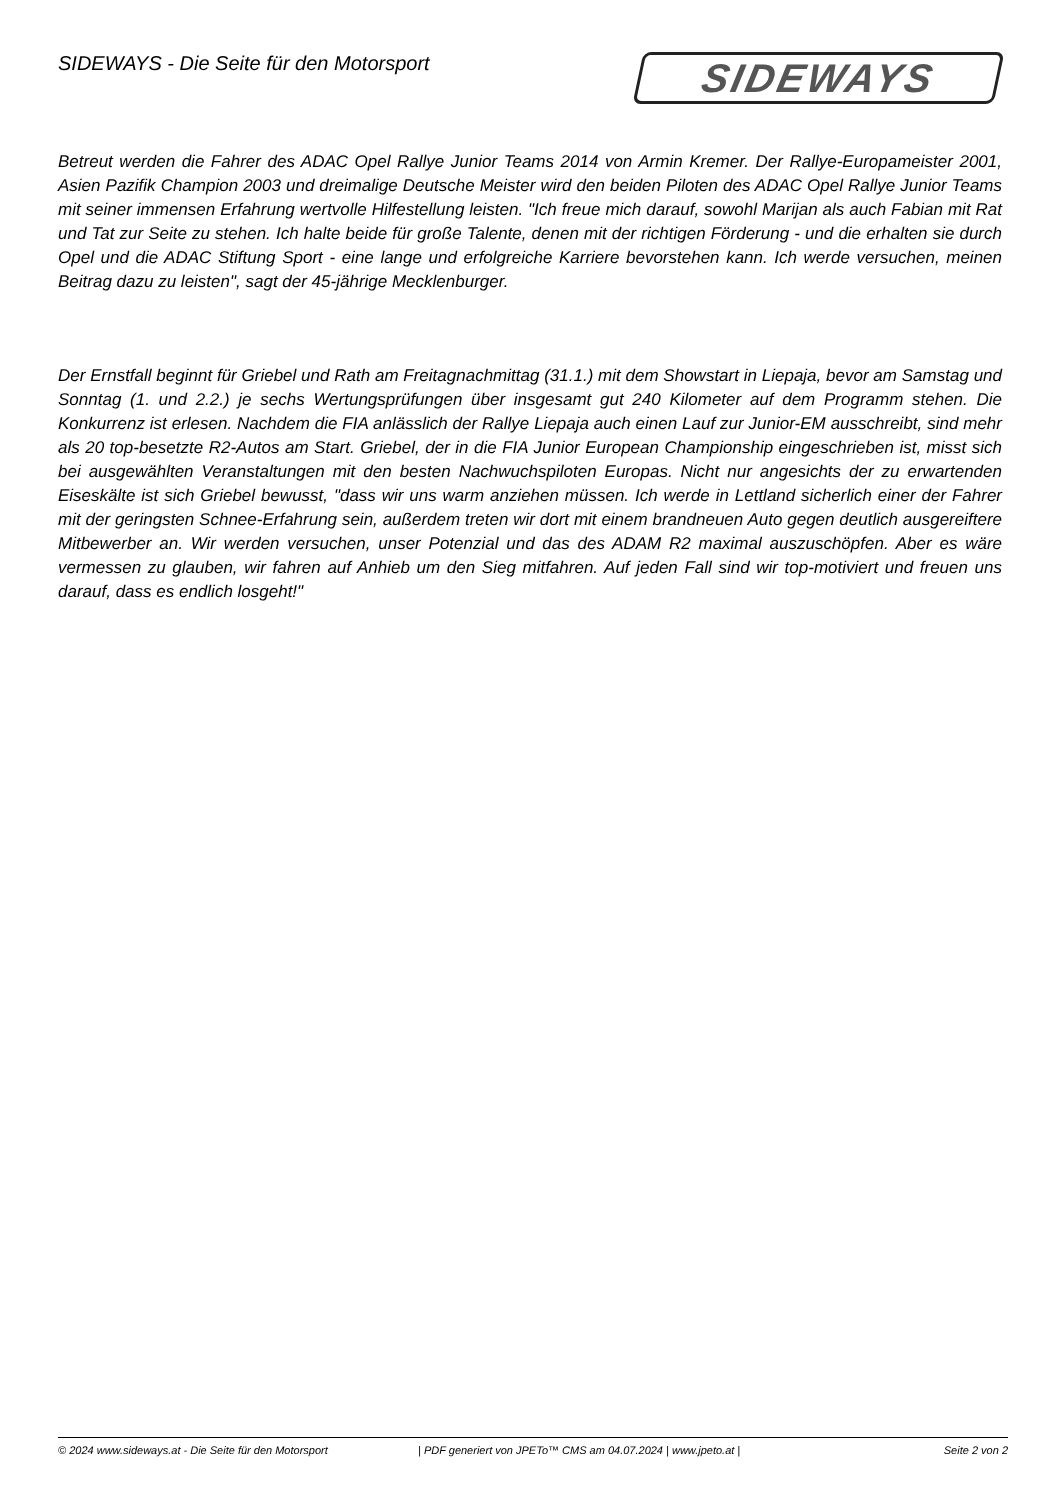SIDEWAYS - Die Seite für den Motorsport
SIDEWAYS
Betreut werden die Fahrer des ADAC Opel Rallye Junior Teams 2014 von Armin Kremer. Der Rallye-Europameister 2001, Asien Pazifik Champion 2003 und dreimalige Deutsche Meister wird den beiden Piloten des ADAC Opel Rallye Junior Teams mit seiner immensen Erfahrung wertvolle Hilfestellung leisten. "Ich freue mich darauf, sowohl Marijan als auch Fabian mit Rat und Tat zur Seite zu stehen. Ich halte beide für große Talente, denen mit der richtigen Förderung - und die erhalten sie durch Opel und die ADAC Stiftung Sport - eine lange und erfolgreiche Karriere bevorstehen kann. Ich werde versuchen, meinen Beitrag dazu zu leisten", sagt der 45-jährige Mecklenburger.
Der Ernstfall beginnt für Griebel und Rath am Freitagnachmittag (31.1.) mit dem Showstart in Liepaja, bevor am Samstag und Sonntag (1. und 2.2.) je sechs Wertungsprüfungen über insgesamt gut 240 Kilometer auf dem Programm stehen. Die Konkurrenz ist erlesen. Nachdem die FIA anlässlich der Rallye Liepaja auch einen Lauf zur Junior-EM ausschreibt, sind mehr als 20 top-besetzte R2-Autos am Start. Griebel, der in die FIA Junior European Championship eingeschrieben ist, misst sich bei ausgewählten Veranstaltungen mit den besten Nachwuchspiloten Europas. Nicht nur angesichts der zu erwartenden Eiseskälte ist sich Griebel bewusst, "dass wir uns warm anziehen müssen. Ich werde in Lettland sicherlich einer der Fahrer mit der geringsten Schnee-Erfahrung sein, außerdem treten wir dort mit einem brandneuen Auto gegen deutlich ausgereiftere Mitbewerber an. Wir werden versuchen, unser Potenzial und das des ADAM R2 maximal auszuschöpfen. Aber es wäre vermessen zu glauben, wir fahren auf Anhieb um den Sieg mitfahren. Auf jeden Fall sind wir top-motiviert und freuen uns darauf, dass es endlich losgeht!"
© 2024 www.sideways.at - Die Seite für den Motorsport | PDF generiert von JPETo™ CMS am 04.07.2024 | www.jpeto.at | Seite 2 von 2